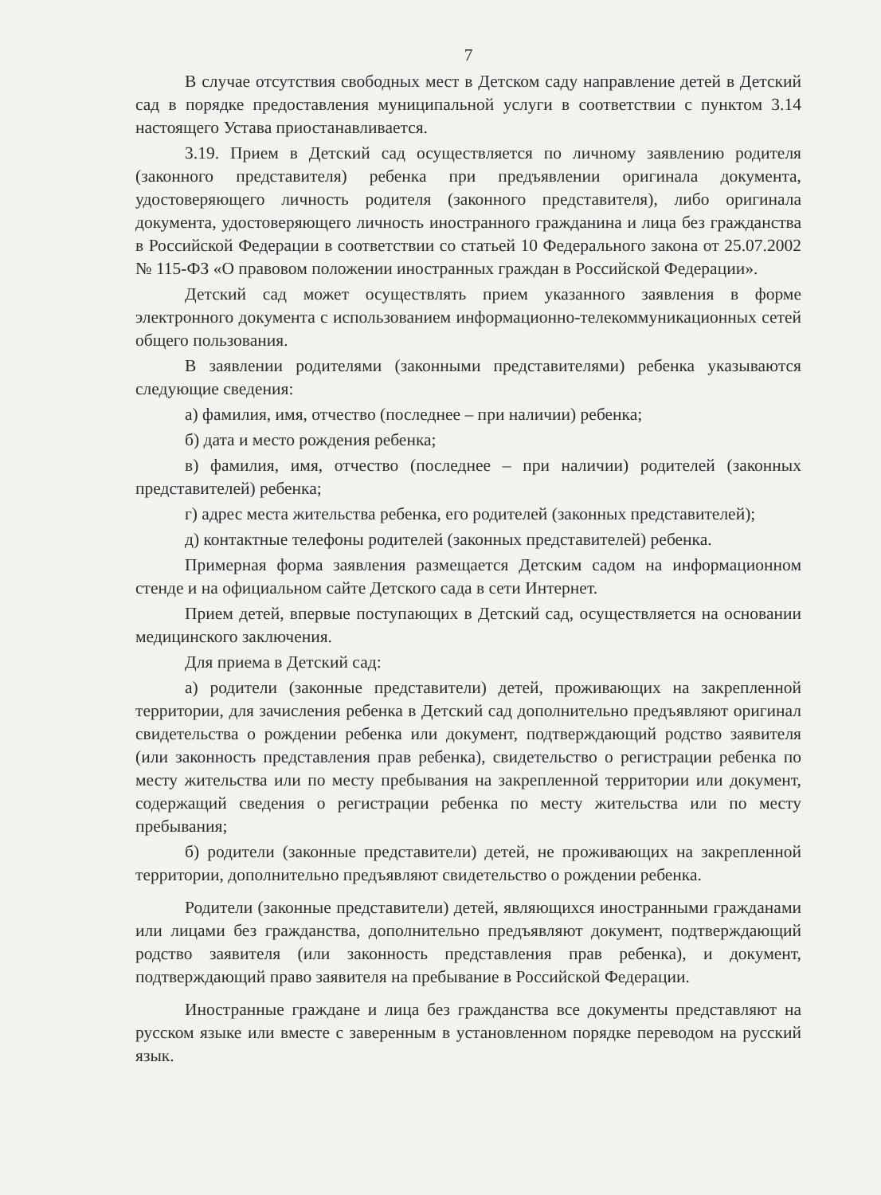7
В случае отсутствия свободных мест в Детском саду направление детей в Детский сад в порядке предоставления муниципальной услуги в соответствии с пунктом 3.14 настоящего Устава приостанавливается.
3.19. Прием в Детский сад осуществляется по личному заявлению родителя (законного представителя) ребенка при предъявлении оригинала документа, удостоверяющего личность родителя (законного представителя), либо оригинала документа, удостоверяющего личность иностранного гражданина и лица без гражданства в Российской Федерации в соответствии со статьей 10 Федерального закона от 25.07.2002 № 115-ФЗ «О правовом положении иностранных граждан в Российской Федерации».
Детский сад может осуществлять прием указанного заявления в форме электронного документа с использованием информационно-телекоммуникационных сетей общего пользования.
В заявлении родителями (законными представителями) ребенка указываются следующие сведения:
а) фамилия, имя, отчество (последнее – при наличии) ребенка;
б) дата и место рождения ребенка;
в) фамилия, имя, отчество (последнее – при наличии) родителей (законных представителей) ребенка;
г) адрес места жительства ребенка, его родителей (законных представителей);
д) контактные телефоны родителей (законных представителей) ребенка.
Примерная форма заявления размещается Детским садом на информационном стенде и на официальном сайте Детского сада в сети Интернет.
Прием детей, впервые поступающих в Детский сад, осуществляется на основании медицинского заключения.
Для приема в Детский сад:
а) родители (законные представители) детей, проживающих на закрепленной территории, для зачисления ребенка в Детский сад дополнительно предъявляют оригинал свидетельства о рождении ребенка или документ, подтверждающий родство заявителя (или законность представления прав ребенка), свидетельство о регистрации ребенка по месту жительства или по месту пребывания на закрепленной территории или документ, содержащий сведения о регистрации ребенка по месту жительства или по месту пребывания;
б) родители (законные представители) детей, не проживающих на закрепленной территории, дополнительно предъявляют свидетельство о рождении ребенка.
Родители (законные представители) детей, являющихся иностранными гражданами или лицами без гражданства, дополнительно предъявляют документ, подтверждающий родство заявителя (или законность представления прав ребенка), и документ, подтверждающий право заявителя на пребывание в Российской Федерации.
Иностранные граждане и лица без гражданства все документы представляют на русском языке или вместе с заверенным в установленном порядке переводом на русский язык.